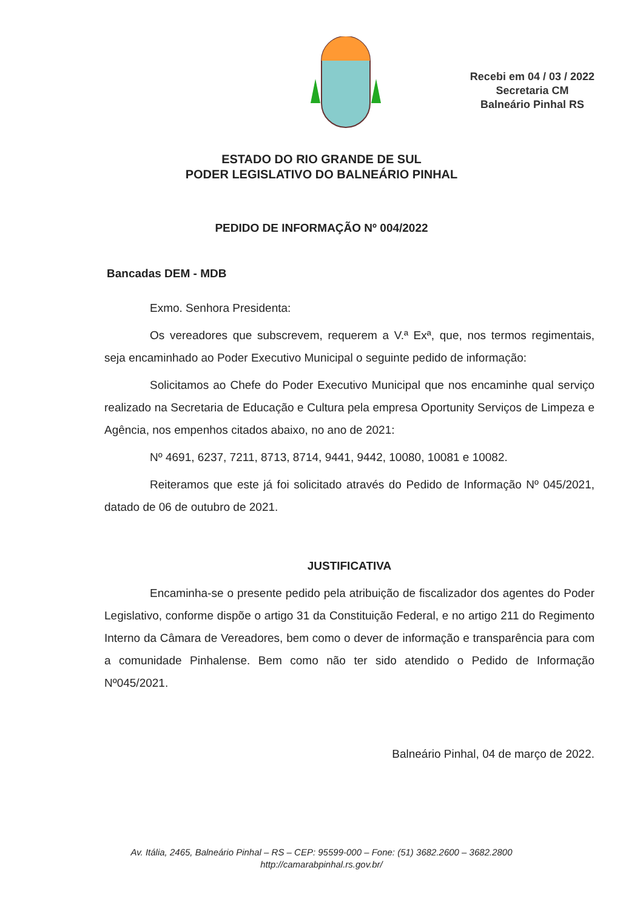Recebi em 04 / 03 / 2022
Secretaria CM
Balneário Pinhal RS
ESTADO DO RIO GRANDE DE SUL
PODER LEGISLATIVO DO BALNEÁRIO PINHAL
PEDIDO DE INFORMAÇÃO Nº 004/2022
Bancadas DEM - MDB
Exmo. Senhora Presidenta:
Os vereadores que subscrevem, requerem a V.ª Exª, que, nos termos regimentais, seja encaminhado ao Poder Executivo Municipal o seguinte pedido de informação:
Solicitamos ao Chefe do Poder Executivo Municipal que nos encaminhe qual serviço realizado na Secretaria de Educação e Cultura pela empresa Oportunity Serviços de Limpeza e Agência, nos empenhos citados abaixo, no ano de 2021:
Nº 4691, 6237, 7211, 8713, 8714, 9441, 9442, 10080, 10081 e 10082.
Reiteramos que este já foi solicitado através do Pedido de Informação Nº 045/2021, datado de 06 de outubro de 2021.
JUSTIFICATIVA
Encaminha-se o presente pedido pela atribuição de fiscalizador dos agentes do Poder Legislativo, conforme dispõe o artigo 31 da Constituição Federal, e no artigo 211 do Regimento Interno da Câmara de Vereadores, bem como o dever de informação e transparência para com a comunidade Pinhalense. Bem como não ter sido atendido o Pedido de Informação Nº045/2021.
Balneário Pinhal, 04 de março de 2022.
Av. Itália, 2465, Balneário Pinhal – RS – CEP: 95599-000 – Fone: (51) 3682.2600 – 3682.2800
http://camarabpinhal.rs.gov.br/